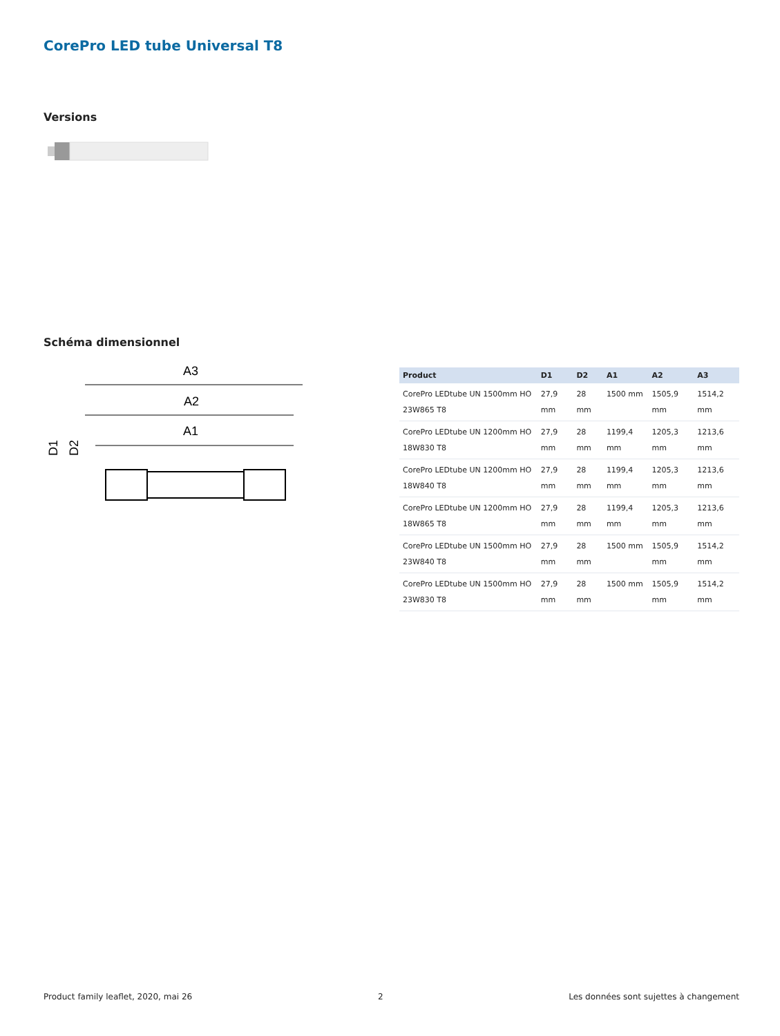CorePro LED tube Universal T8
Versions
Schéma dimensionnel
A3
A2
A1
D1
D2
| Product | D1 | D2 | A1 | A2 | A3 |
| --- | --- | --- | --- | --- | --- |
| CorePro LEDtube UN 1500mm HO 23W865 T8 | 27,9 mm | 28 mm | 1500 mm | 1505,9 mm | 1514,2 mm |
| CorePro LEDtube UN 1200mm HO 18W830 T8 | 27,9 mm | 28 mm | 1199,4 mm | 1205,3 mm | 1213,6 mm |
| CorePro LEDtube UN 1200mm HO 18W840 T8 | 27,9 mm | 28 mm | 1199,4 mm | 1205,3 mm | 1213,6 mm |
| CorePro LEDtube UN 1200mm HO 18W865 T8 | 27,9 mm | 28 mm | 1199,4 mm | 1205,3 mm | 1213,6 mm |
| CorePro LEDtube UN 1500mm HO 23W840 T8 | 27,9 mm | 28 mm | 1500 mm | 1505,9 mm | 1514,2 mm |
| CorePro LEDtube UN 1500mm HO 23W830 T8 | 27,9 mm | 28 mm | 1500 mm | 1505,9 mm | 1514,2 mm |
Product family leaflet, 2020, mai 26 2 Les données sont sujettes à changement